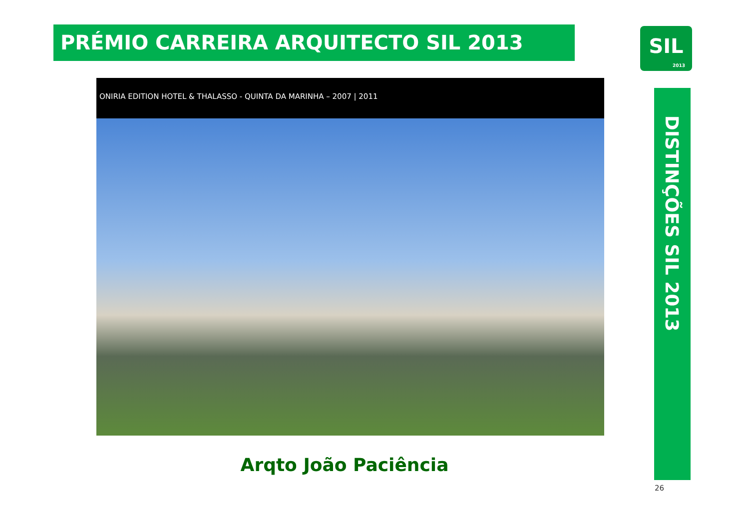PRÉMIO CARREIRA ARQUITECTO SIL 2013
SIL
2013
ONIRIA EDITION HOTEL & THALASSO - QUINTA DA MARINHA – 2007 | 2011
DISTINÇÕES SIL 2013
Arqto João Paciência
26